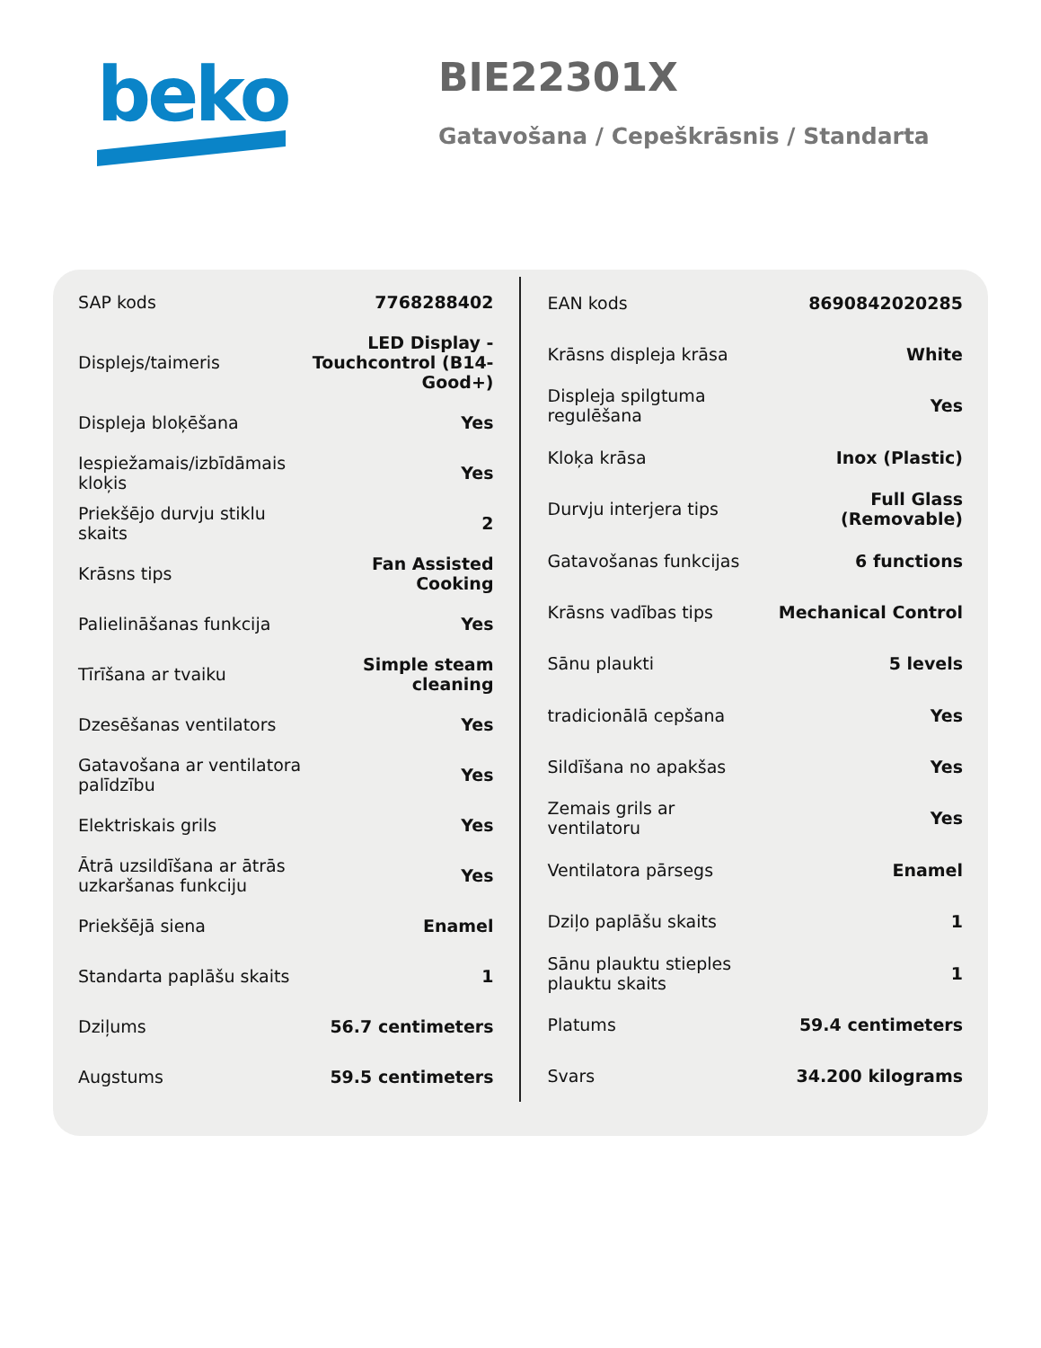beko
BIE22301X
Gatavošana / Cepeškrāsnis / Standarta
| SAP kods | 7768288402 |
| Displejs/taimeris | LED Display - Touchcontrol (B14-Good+) |
| Displeja bloķēšana | Yes |
| Iespiežamais/izbīdāmais kloķis | Yes |
| Priekšējo durvju stiklu skaits | 2 |
| Krāsns tips | Fan Assisted Cooking |
| Palielināšanas funkcija | Yes |
| Tīrīšana ar tvaiku | Simple steam cleaning |
| Dzesēšanas ventilators | Yes |
| Gatavošana ar ventilatora palīdzību | Yes |
| Elektriskais grils | Yes |
| Ātrā uzsildīšana ar ātrās uzkaršanas funkciju | Yes |
| Priekšējā siena | Enamel |
| Standarta paplāšu skaits | 1 |
| Dziļums | 56.7 centimeters |
| Augstums | 59.5 centimeters |
| EAN kods | 8690842020285 |
| Krāsns displeja krāsa | White |
| Displeja spilgtuma regulēšana | Yes |
| Kloķa krāsa | Inox (Plastic) |
| Durvju interjera tips | Full Glass (Removable) |
| Gatavošanas funkcijas | 6 functions |
| Krāsns vadības tips | Mechanical Control |
| Sānu plaukti | 5 levels |
| tradicionālā cepšana | Yes |
| Sildīšana no apakšas | Yes |
| Zemais grils ar ventilatoru | Yes |
| Ventilatora pārsegs | Enamel |
| Dziļo paplāšu skaits | 1 |
| Sānu plauktu stieples plauktu skaits | 1 |
| Platums | 59.4 centimeters |
| Svars | 34.200 kilograms |